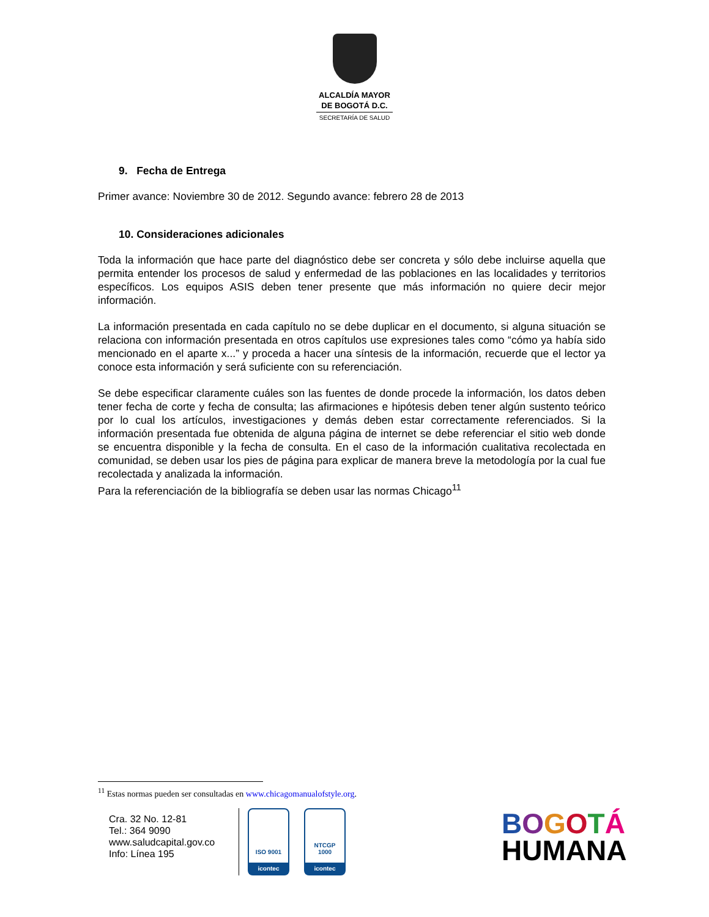ALCALDÍA MAYOR
DE BOGOTÁ D.C.
SECRETARÍA DE SALUD
9. Fecha de Entrega
Primer avance: Noviembre 30 de 2012. Segundo avance: febrero 28 de 2013
10. Consideraciones adicionales
Toda la información que hace parte del diagnóstico debe ser concreta y sólo debe incluirse aquella que permita entender los procesos de salud y enfermedad de las poblaciones en las localidades y territorios específicos. Los equipos ASIS deben tener presente que más información no quiere decir mejor información.
La información presentada en cada capítulo no se debe duplicar en el documento, si alguna situación se relaciona con información presentada en otros capítulos use expresiones tales como “cómo ya había sido mencionado en el aparte x...” y proceda a hacer una síntesis de la información, recuerde que el lector ya conoce esta información y será suficiente con su referenciación.
Se debe especificar claramente cuáles son las fuentes de donde procede la información, los datos deben tener fecha de corte y fecha de consulta; las afirmaciones e hipótesis deben tener algún sustento teórico por lo cual los artículos, investigaciones y demás deben estar correctamente referenciados. Si la información presentada fue obtenida de alguna página de internet se debe referenciar el sitio web donde se encuentra disponible y la fecha de consulta. En el caso de la información cualitativa recolectada en comunidad, se deben usar los pies de página para explicar de manera breve la metodología por la cual fue recolectada y analizada la información.
Para la referenciación de la bibliografía se deben usar las normas Chicago<sup>11</sup>
<sup>11</sup> Estas normas pueden ser consultadas en www.chicagomanualofstyle.org.
Cra. 32 No. 12-81
Tel.: 364 9090
www.saludcapital.gov.co
Info: Línea 195
ISO 9001
icontec
NTCGP
1000
icontec
BOGOTÁ
HUMANA